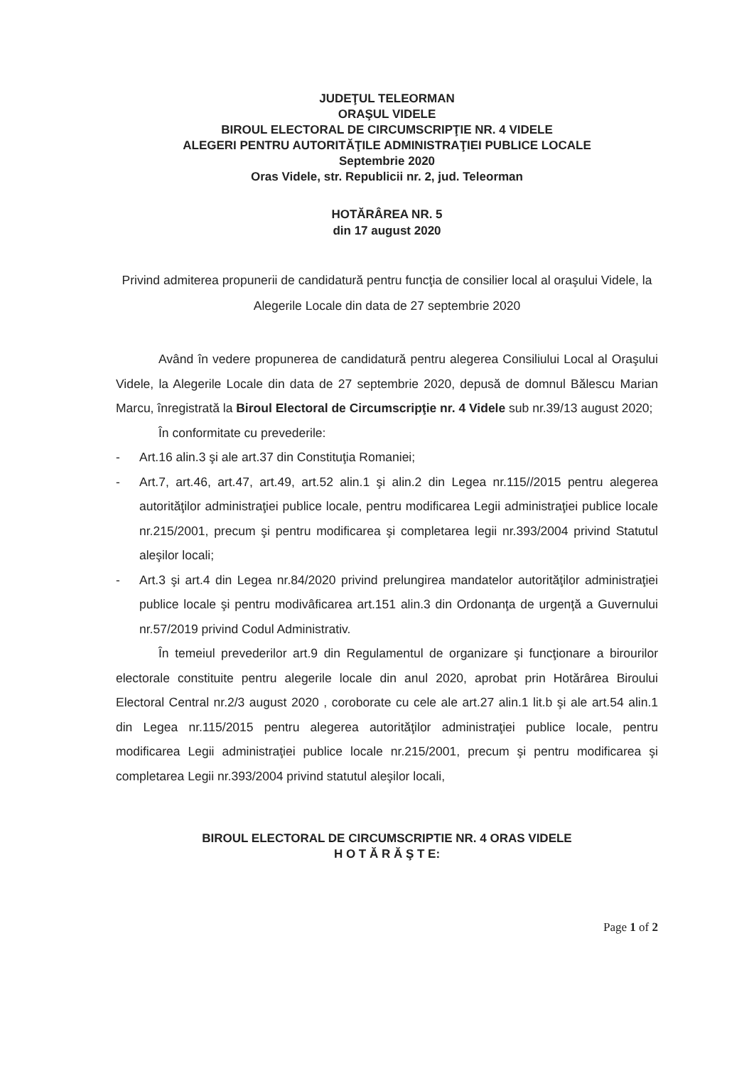JUDEŢUL TELEORMAN
ORAŞUL VIDELE
BIROUL ELECTORAL DE CIRCUMSCRIPŢIE NR. 4 VIDELE
ALEGERI PENTRU AUTORITĂŢILE ADMINISTRAŢIEI PUBLICE LOCALE
Septembrie 2020
Oras Videle, str. Republicii nr. 2, jud. Teleorman
HOTĂRÂREA NR. 5
din 17 august 2020
Privind admiterea propunerii de candidatură pentru funcţia de consilier local al oraşului Videle, la Alegerile Locale din data de 27 septembrie 2020
Având în vedere propunerea de candidatură pentru alegerea Consiliului Local al Oraşului Videle, la Alegerile Locale din data de 27 septembrie 2020, depusă de domnul Bălescu Marian Marcu, înregistrată la Biroul Electoral de Circumscripţie nr. 4 Videle sub nr.39/13 august 2020;
În conformitate cu prevederile:
- Art.16 alin.3 şi ale art.37 din Constituţia Romaniei;
- Art.7, art.46, art.47, art.49, art.52 alin.1 şi alin.2 din Legea nr.115//2015 pentru alegerea autorităţilor administraţiei publice locale, pentru modificarea Legii administraţiei publice locale nr.215/2001, precum şi pentru modificarea şi completarea legii nr.393/2004 privind Statutul aleşilor locali;
- Art.3 şi art.4 din Legea nr.84/2020 privind prelungirea mandatelor autorităţilor administraţiei publice locale şi pentru modivâficarea art.151 alin.3 din Ordonanţa de urgenţă a Guvernului nr.57/2019 privind Codul Administrativ.
În temeiul prevederilor art.9 din Regulamentul de organizare şi funcţionare a birourilor electorale constituite pentru alegerile locale din anul 2020, aprobat prin Hotărârea Biroului Electoral Central nr.2/3 august 2020 , coroborate cu cele ale art.27 alin.1 lit.b şi ale art.54 alin.1 din Legea nr.115/2015 pentru alegerea autorităţilor administraţiei publice locale, pentru modificarea Legii administraţiei publice locale nr.215/2001, precum şi pentru modificarea şi completarea Legii nr.393/2004 privind statutul aleşilor locali,
BIROUL ELECTORAL DE CIRCUMSCRIPTIE NR. 4 ORAS VIDELE
H O T Ă R Ă Ş T E:
Page 1 of 2